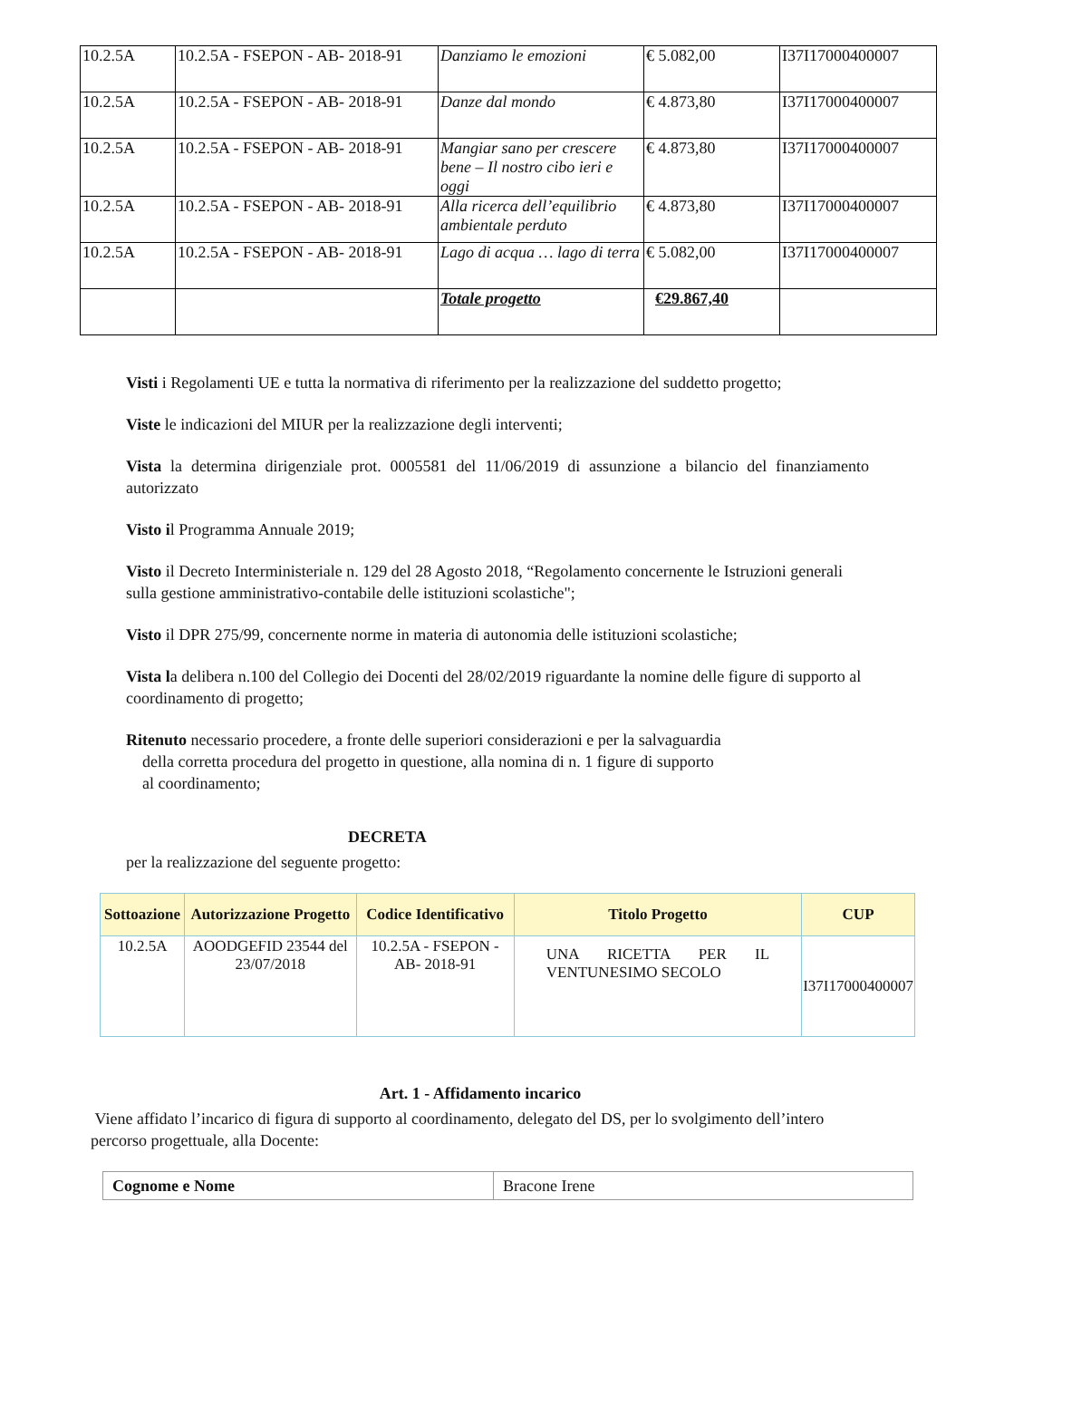| 10.2.5A | 10.2.5A - FSEPON - AB- 2018-91 | Danziamo le emozioni | € 5.082,00 | I37I17000400007 |
| 10.2.5A | 10.2.5A - FSEPON - AB- 2018-91 | Danze dal mondo | € 4.873,80 | I37I17000400007 |
| 10.2.5A | 10.2.5A - FSEPON - AB- 2018-91 | Mangiar sano per crescere bene – Il nostro cibo ieri e oggi | € 4.873,80 | I37I17000400007 |
| 10.2.5A | 10.2.5A - FSEPON - AB- 2018-91 | Alla ricerca dell’equilibrio ambientale perduto | € 4.873,80 | I37I17000400007 |
| 10.2.5A | 10.2.5A - FSEPON - AB- 2018-91 | Lago di acqua … lago di terra | € 5.082,00 | I37I17000400007 |
| | | Totale progetto | €29.867,40 | |
Visti i Regolamenti UE e tutta la normativa di riferimento per la realizzazione del suddetto progetto;
Viste le indicazioni del MIUR per la realizzazione degli interventi;
Vista la determina dirigenziale prot. 0005581 del 11/06/2019 di assunzione a bilancio del finanziamento autorizzato
Visto il Programma Annuale 2019;
Visto il Decreto Interministeriale n. 129 del 28 Agosto 2018, “Regolamento concernente le Istruzioni generali sulla gestione amministrativo-contabile delle istituzioni scolastiche";
Visto il DPR 275/99, concernente norme in materia di autonomia delle istituzioni scolastiche;
Vista la delibera n.100 del Collegio dei Docenti del 28/02/2019 riguardante la nomine delle figure di supporto al coordinamento di progetto;
Ritenuto necessario procedere, a fronte delle superiori considerazioni e per la salvaguardia
della corretta procedura del progetto in questione, alla nomina di n. 1 figure di supporto
al coordinamento;
DECRETA
per la realizzazione del seguente progetto:
| Sottoazione | Autorizzazione Progetto | Codice Identificativo | Titolo Progetto | CUP |
| --- | --- | --- | --- | --- |
| 10.2.5A | AOODGEFID 23544 del 23/07/2018 | 10.2.5A - FSEPON - AB- 2018-91 | UNA RICETTA PER IL VENTUNESIMO SECOLO | I37I17000400007 |
Art. 1 - Affidamento incarico
Viene affidato l’incarico di figura di supporto al coordinamento, delegato del DS, per lo svolgimento dell’intero percorso progettuale, alla Docente:
| Cognome e Nome | Bracone Irene |